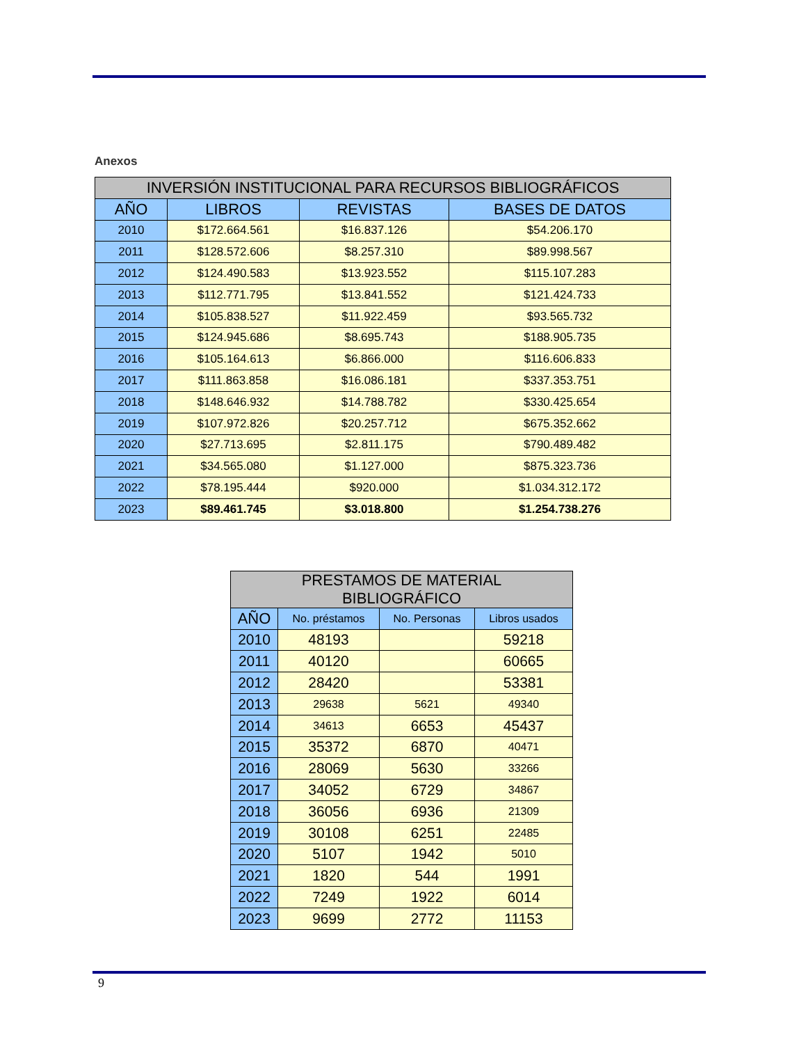Anexos
| INVERSIÓN INSTITUCIONAL PARA RECURSOS BIBLIOGRÁFICOS | | | |
| --- | --- | --- | --- |
| AÑO | LIBROS | REVISTAS | BASES DE DATOS |
| 2010 | $172.664.561 | $16.837.126 | $54.206.170 |
| 2011 | $128.572.606 | $8.257.310 | $89.998.567 |
| 2012 | $124.490.583 | $13.923.552 | $115.107.283 |
| 2013 | $112.771.795 | $13.841.552 | $121.424.733 |
| 2014 | $105.838.527 | $11.922.459 | $93.565.732 |
| 2015 | $124.945.686 | $8.695.743 | $188.905.735 |
| 2016 | $105.164.613 | $6.866.000 | $116.606.833 |
| 2017 | $111.863.858 | $16.086.181 | $337.353.751 |
| 2018 | $148.646.932 | $14.788.782 | $330.425.654 |
| 2019 | $107.972.826 | $20.257.712 | $675.352.662 |
| 2020 | $27.713.695 | $2.811.175 | $790.489.482 |
| 2021 | $34.565.080 | $1.127.000 | $875.323.736 |
| 2022 | $78.195.444 | $920.000 | $1.034.312.172 |
| 2023 | $89.461.745 | $3.018.800 | $1.254.738.276 |
| PRESTAMOS DE MATERIAL BIBLIOGRÁFICO | | | |
| --- | --- | --- | --- |
| AÑO | No. préstamos | No. Personas | Libros usados |
| 2010 | 48193 | | 59218 |
| 2011 | 40120 | | 60665 |
| 2012 | 28420 | | 53381 |
| 2013 | 29638 | 5621 | 49340 |
| 2014 | 34613 | 6653 | 45437 |
| 2015 | 35372 | 6870 | 40471 |
| 2016 | 28069 | 5630 | 33266 |
| 2017 | 34052 | 6729 | 34867 |
| 2018 | 36056 | 6936 | 21309 |
| 2019 | 30108 | 6251 | 22485 |
| 2020 | 5107 | 1942 | 5010 |
| 2021 | 1820 | 544 | 1991 |
| 2022 | 7249 | 1922 | 6014 |
| 2023 | 9699 | 2772 | 11153 |
9